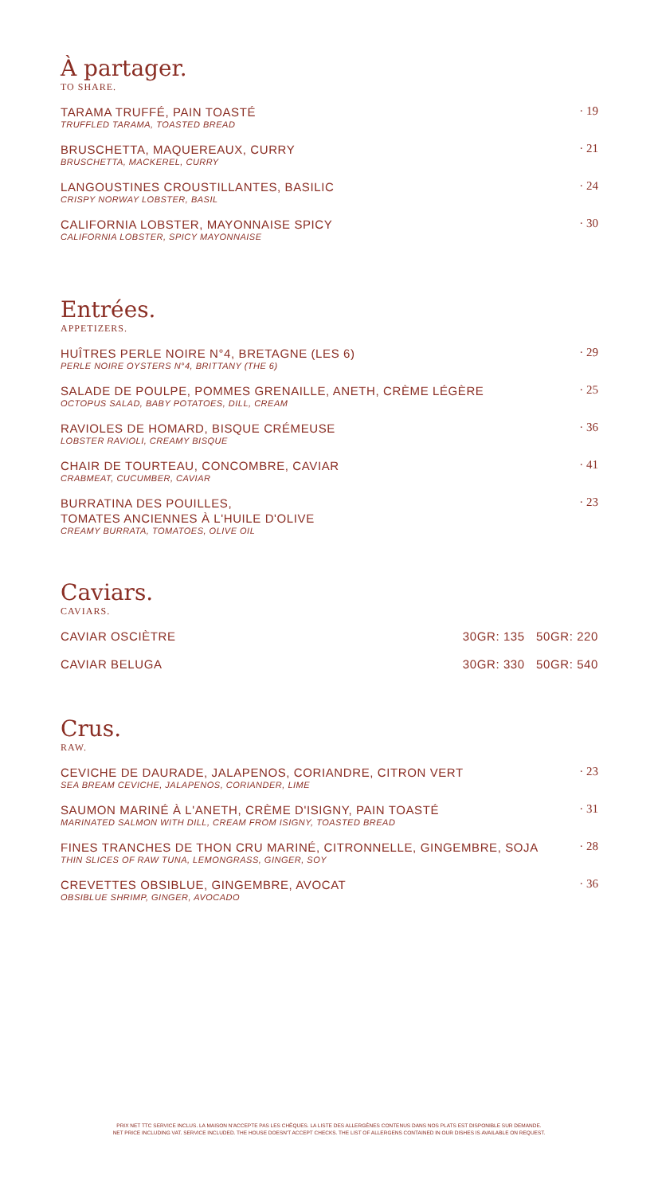À partager.
TO SHARE.
TARAMA TRUFFÉ, PAIN TOASTÉ
TRUFFLED TARAMA, TOASTED BREAD
· 19
BRUSCHETTA, MAQUEREAUX, CURRY
BRUSCHETTA, MACKEREL, CURRY
· 21
LANGOUSTINES CROUSTILLANTES, BASILIC
CRISPY NORWAY LOBSTER, BASIL
· 24
CALIFORNIA LOBSTER, MAYONNAISE SPICY
CALIFORNIA LOBSTER, SPICY MAYONNAISE
· 30
Entrées.
APPETIZERS.
HUÎTRES PERLE NOIRE N°4, BRETAGNE (LES 6)
PERLE NOIRE OYSTERS N°4, BRITTANY (THE 6)
· 29
SALADE DE POULPE, POMMES GRENAILLE, ANETH, CRÈME LÉGÈRE
OCTOPUS SALAD, BABY POTATOES, DILL, CREAM
· 25
RAVIOLES DE HOMARD, BISQUE CRÉMEUSE
LOBSTER RAVIOLI, CREAMY BISQUE
· 36
CHAIR DE TOURTEAU, CONCOMBRE, CAVIAR
CRABMEAT, CUCUMBER, CAVIAR
· 41
BURRATINA DES POUILLES,
TOMATES ANCIENNES À L'HUILE D'OLIVE
CREAMY BURRATA, TOMATOES, OLIVE OIL
· 23
Caviars.
CAVIARS.
CAVIAR OSCIÈTRE 30GR: 135 50GR: 220
CAVIAR BELUGA 30GR: 330 50GR: 540
Crus.
RAW.
CEVICHE DE DAURADE, JALAPENOS, CORIANDRE, CITRON VERT
SEA BREAM CEVICHE, JALAPENOS, CORIANDER, LIME
· 23
SAUMON MARINÉ À L'ANETH, CRÈME D'ISIGNY, PAIN TOASTÉ
MARINATED SALMON WITH DILL, CREAM FROM ISIGNY, TOASTED BREAD
· 31
FINES TRANCHES DE THON CRU MARINÉ, CITRONNELLE, GINGEMBRE, SOJA
THIN SLICES OF RAW TUNA, LEMONGRASS, GINGER, SOY
· 28
CREVETTES OBSIBLUE, GINGEMBRE, AVOCAT
OBSIBLUE SHRIMP, GINGER, AVOCADO
· 36
PRIX NET TTC SERVICE INCLUS. LA MAISON N'ACCEPTE PAS LES CHÈQUES. LA LISTE DES ALLERGÈNES CONTENUS DANS NOS PLATS EST DISPONIBLE SUR DEMANDE.
NET PRICE INCLUDING VAT. SERVICE INCLUDED. THE HOUSE DOESN'T ACCEPT CHECKS. THE LIST OF ALLERGENS CONTAINED IN OUR DISHES IS AVAILABLE ON REQUEST.